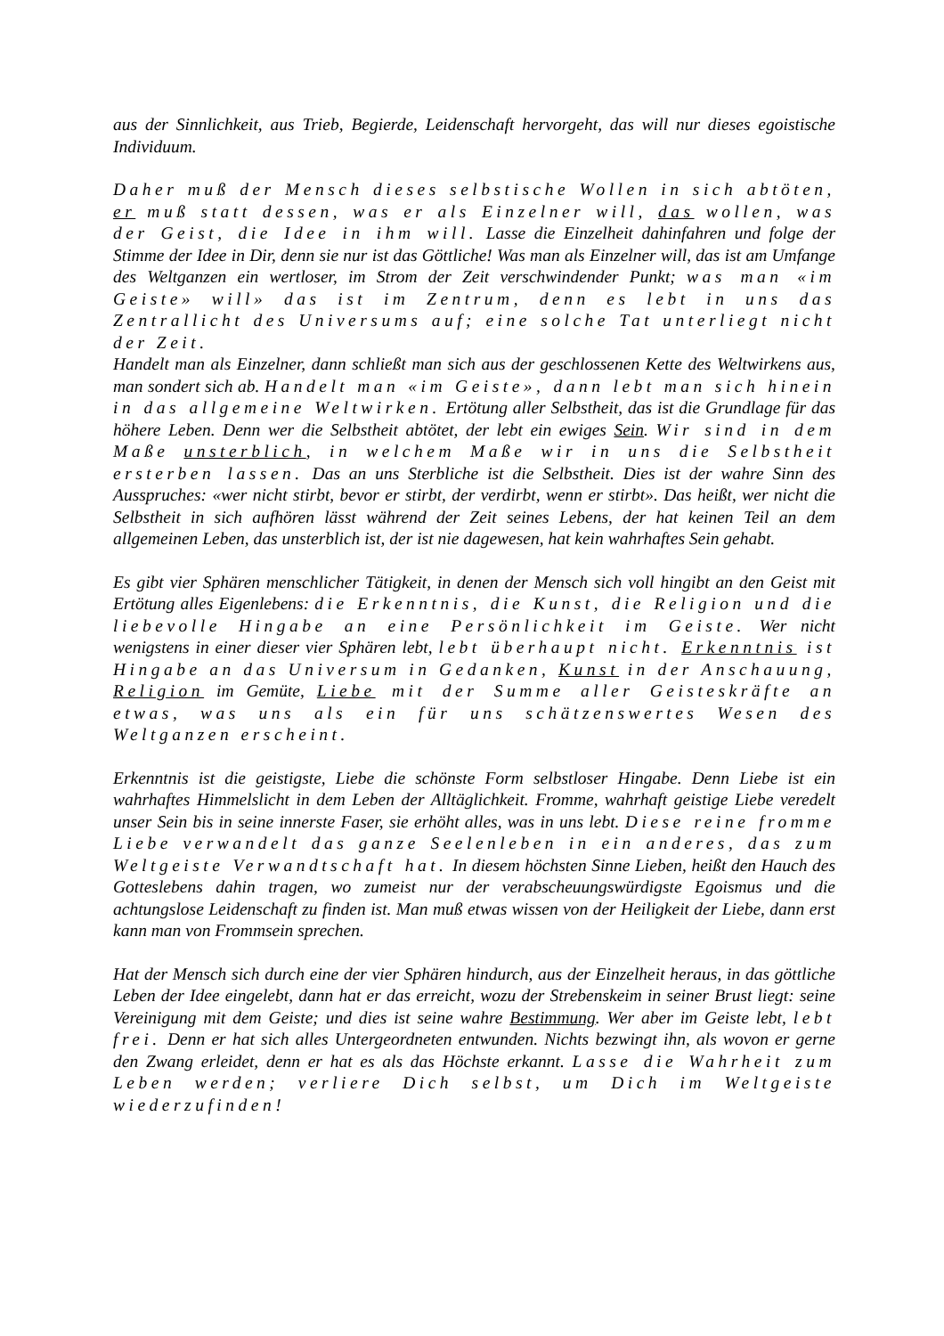aus der Sinnlichkeit, aus Trieb, Begierde, Leidenschaft hervorgeht, das will nur dieses egoistische Individuum.
Daher muß der Mensch dieses selbstische Wollen in sich abtöten, er muß statt dessen, was er als Einzelner will, das wollen, was der Geist, die Idee in ihm will. Lasse die Einzelheit dahinfahren und folge der Stimme der Idee in Dir, denn sie nur ist das Göttliche! Was man als Einzelner will, das ist am Umfange des Weltganzen ein wertloser, im Strom der Zeit verschwindender Punkt; was man «im Geiste» will» das ist im Zentrum, denn es lebt in uns das Zentrallicht des Universums auf; eine solche Tat unterliegt nicht der Zeit.
Handelt man als Einzelner, dann schließt man sich aus der geschlossenen Kette des Weltwirkens aus, man sondert sich ab. Handelt man «im Geiste», dann lebt man sich hinein in das allgemeine Weltwirken. Ertötung aller Selbstheit, das ist die Grundlage für das höhere Leben. Denn wer die Selbstheit abtötet, der lebt ein ewiges Sein. Wir sind in dem Maße unsterblich, in welchem Maße wir in uns die Selbstheit ersterben lassen. Das an uns Sterbliche ist die Selbstheit. Dies ist der wahre Sinn des Ausspruches: «wer nicht stirbt, bevor er stirbt, der verdirbt, wenn er stirbt». Das heißt, wer nicht die Selbstheit in sich aufhören lässt während der Zeit seines Lebens, der hat keinen Teil an dem allgemeinen Leben, das unsterblich ist, der ist nie da­gewesen, hat kein wahrhaftes Sein gehabt.
Es gibt vier Sphären menschlicher Tätigkeit, in denen der Mensch sich voll hingibt an den Geist mit Ertötung alles Eigenlebens: die Erkenntnis, die Kunst, die Religion und die liebevolle Hingabe an eine Persönlichkeit im Geiste. Wer nicht wenigstens in einer dieser vier Sphären lebt, lebt überhaupt nicht. Erkenntnis ist Hingabe an das Universum in Gedanken, Kunst in der Anschauung, Religion im Gemüte, Liebe mit der Summe aller Geisteskräfte an etwas, was uns als ein für uns schätzenswertes Wesen des Weltganzen erscheint.
Erkenntnis ist die geistigste, Liebe die schönste Form selbstloser Hingabe. Denn Liebe ist ein wahrhaftes Himmelslicht in dem Leben der Alltäglichkeit. Fromme, wahrhaft geistige Liebe veredelt unser Sein bis in seine innerste Faser, sie erhöht alles, was in uns lebt. Diese reine fromme Liebe verwandelt das ganze Seelenleben in ein anderes, das zum Weltgeiste Verwandtschaft hat. In diesem höchsten Sinne Lieben, heißt den Hauch des Gotteslebens dahin tragen, wo zumeist nur der verabscheuungswürdigste Egoismus und die achtungslose Leidenschaft zu finden ist. Man muß etwas wissen von der Heiligkeit der Liebe, dann erst kann man von Frommsein sprechen.
Hat der Mensch sich durch eine der vier Sphären hindurch, aus der Einzelheit heraus, in das göttliche Leben der Idee eingelebt, dann hat er das erreicht, wozu der Strebenskeim in seiner Brust liegt: seine Vereinigung mit dem Geiste; und dies ist seine wahre Bestimmung. Wer aber im Geiste lebt, lebt frei. Denn er hat sich alles Untergeordneten entwunden. Nichts bezwingt ihn, als wovon er gerne den Zwang erleidet, denn er hat es als das Höchste erkannt. Lasse die Wahrheit zum Leben werden; verliere Dich selbst, um Dich im Weltgeiste wiederzufinden!